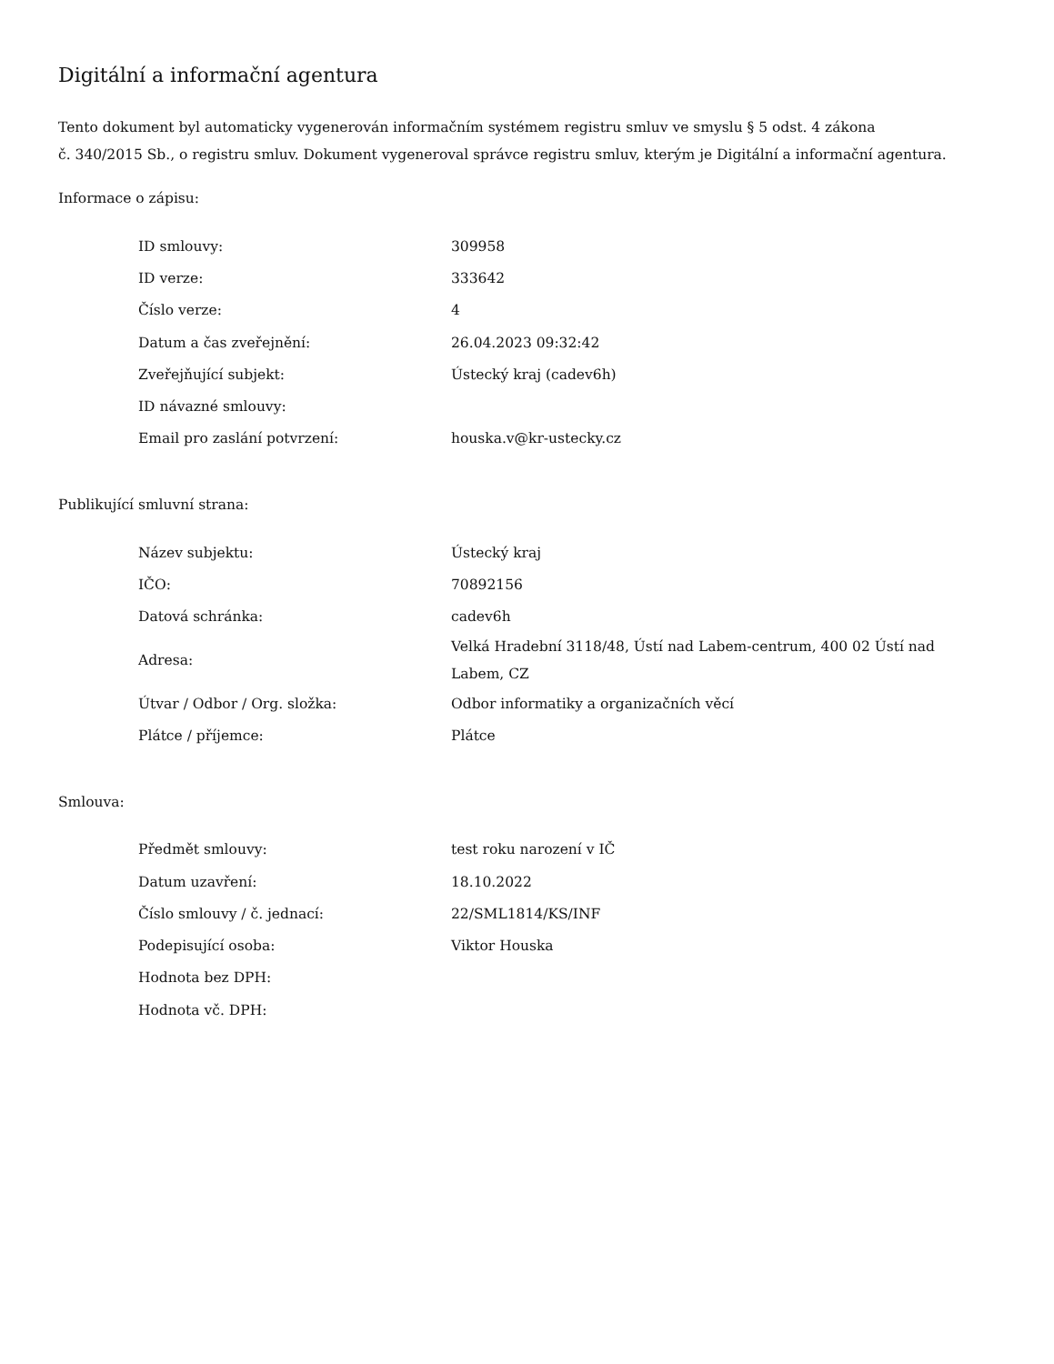Digitální a informační agentura
Tento dokument byl automaticky vygenerován informačním systémem registru smluv ve smyslu § 5 odst. 4 zákona
č. 340/2015 Sb., o registru smluv. Dokument vygeneroval správce registru smluv, kterým je Digitální a informační agentura.
Informace o zápisu:
| ID smlouvy: | 309958 |
| ID verze: | 333642 |
| Číslo verze: | 4 |
| Datum a čas zveřejnění: | 26.04.2023 09:32:42 |
| Zveřejňující subjekt: | Ústecký kraj (cadev6h) |
| ID návazné smlouvy: | |
| Email pro zaslání potvrzení: | houska.v@kr-ustecky.cz |
Publikující smluvní strana:
| Název subjektu: | Ústecký kraj |
| IČO: | 70892156 |
| Datová schránka: | cadev6h |
| Adresa: | Velká Hradební 3118/48, Ústí nad Labem-centrum, 400 02 Ústí nad Labem, CZ |
| Útvar / Odbor / Org. složka: | Odbor informatiky a organizačních věcí |
| Plátce / příjemce: | Plátce |
Smlouva:
| Předmět smlouvy: | test roku narození v IČ |
| Datum uzavření: | 18.10.2022 |
| Číslo smlouvy / č. jednací: | 22/SML1814/KS/INF |
| Podepisující osoba: | Viktor Houska |
| Hodnota bez DPH: | |
| Hodnota vč. DPH: | |